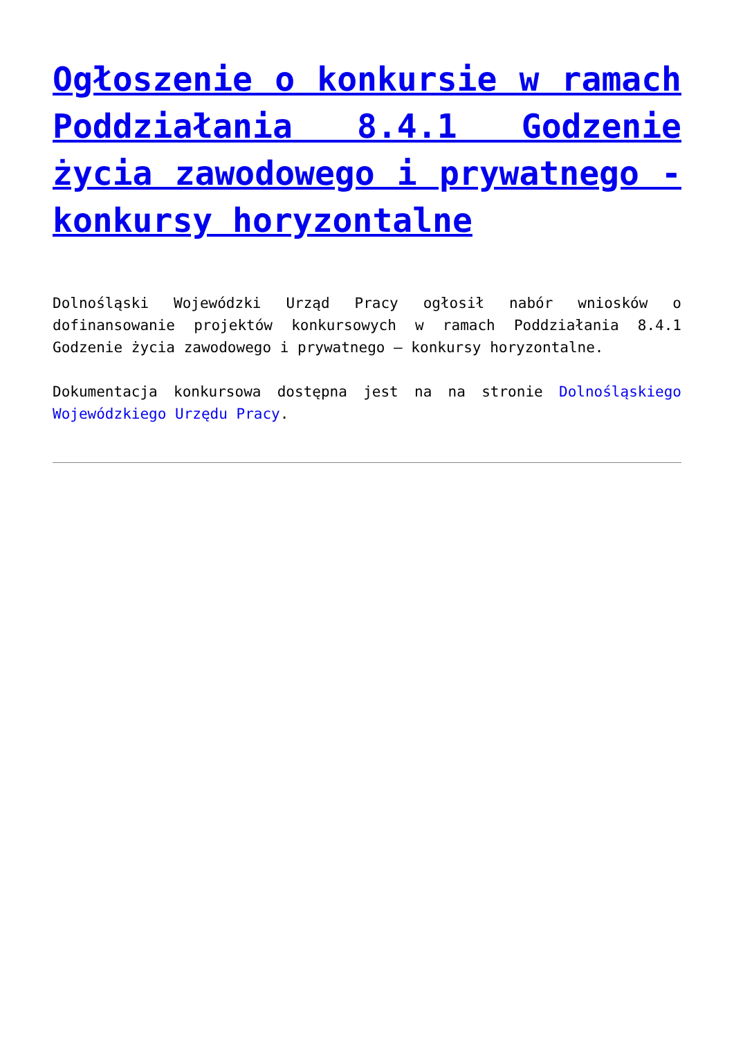Ogłoszenie o konkursie w ramach Poddziałania 8.4.1 Godzenie życia zawodowego i prywatnego - konkursy horyzontalne
Dolnośląski Wojewódzki Urząd Pracy ogłosił nabór wniosków o dofinansowanie projektów konkursowych w ramach Poddziałania 8.4.1 Godzenie życia zawodowego i prywatnego – konkursy horyzontalne.
Dokumentacja konkursowa dostępna jest na na stronie Dolnośląskiego Wojewódzkiego Urzędu Pracy.